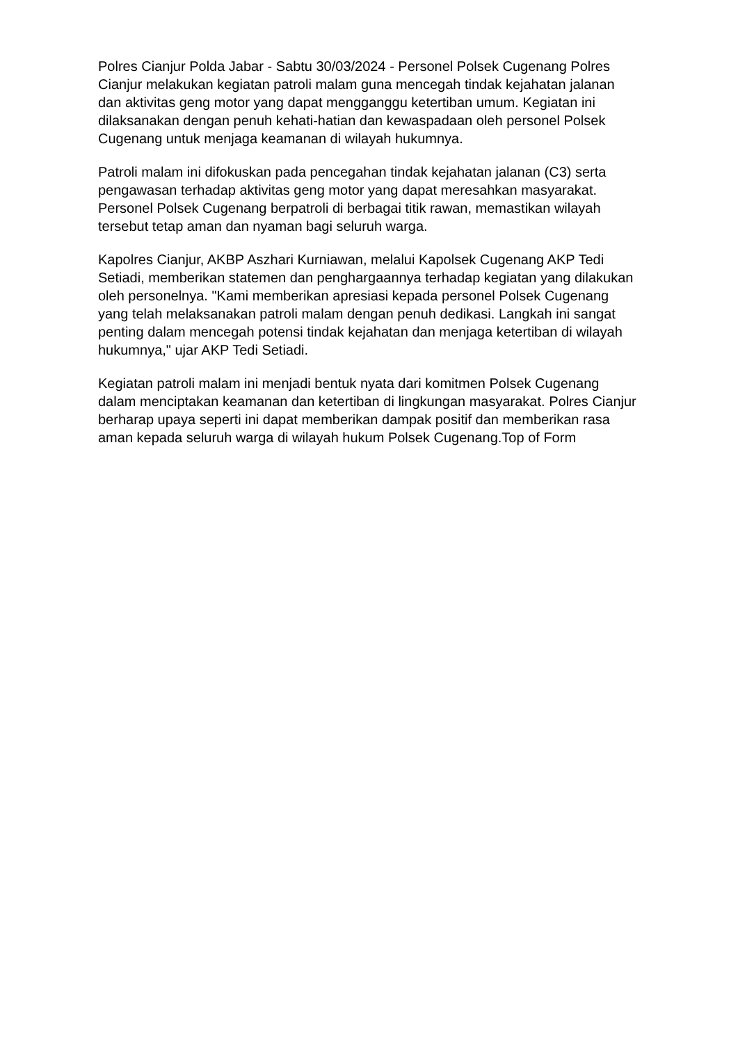Polres Cianjur Polda Jabar - Sabtu 30/03/2024 - Personel Polsek Cugenang Polres Cianjur melakukan kegiatan patroli malam guna mencegah tindak kejahatan jalanan dan aktivitas geng motor yang dapat mengganggu ketertiban umum. Kegiatan ini dilaksanakan dengan penuh kehati-hatian dan kewaspadaan oleh personel Polsek Cugenang untuk menjaga keamanan di wilayah hukumnya.
Patroli malam ini difokuskan pada pencegahan tindak kejahatan jalanan (C3) serta pengawasan terhadap aktivitas geng motor yang dapat meresahkan masyarakat. Personel Polsek Cugenang berpatroli di berbagai titik rawan, memastikan wilayah tersebut tetap aman dan nyaman bagi seluruh warga.
Kapolres Cianjur, AKBP Aszhari Kurniawan, melalui Kapolsek Cugenang AKP Tedi Setiadi, memberikan statemen dan penghargaannya terhadap kegiatan yang dilakukan oleh personelnya. "Kami memberikan apresiasi kepada personel Polsek Cugenang yang telah melaksanakan patroli malam dengan penuh dedikasi. Langkah ini sangat penting dalam mencegah potensi tindak kejahatan dan menjaga ketertiban di wilayah hukumnya," ujar AKP Tedi Setiadi.
Kegiatan patroli malam ini menjadi bentuk nyata dari komitmen Polsek Cugenang dalam menciptakan keamanan dan ketertiban di lingkungan masyarakat. Polres Cianjur berharap upaya seperti ini dapat memberikan dampak positif dan memberikan rasa aman kepada seluruh warga di wilayah hukum Polsek Cugenang.Top of Form